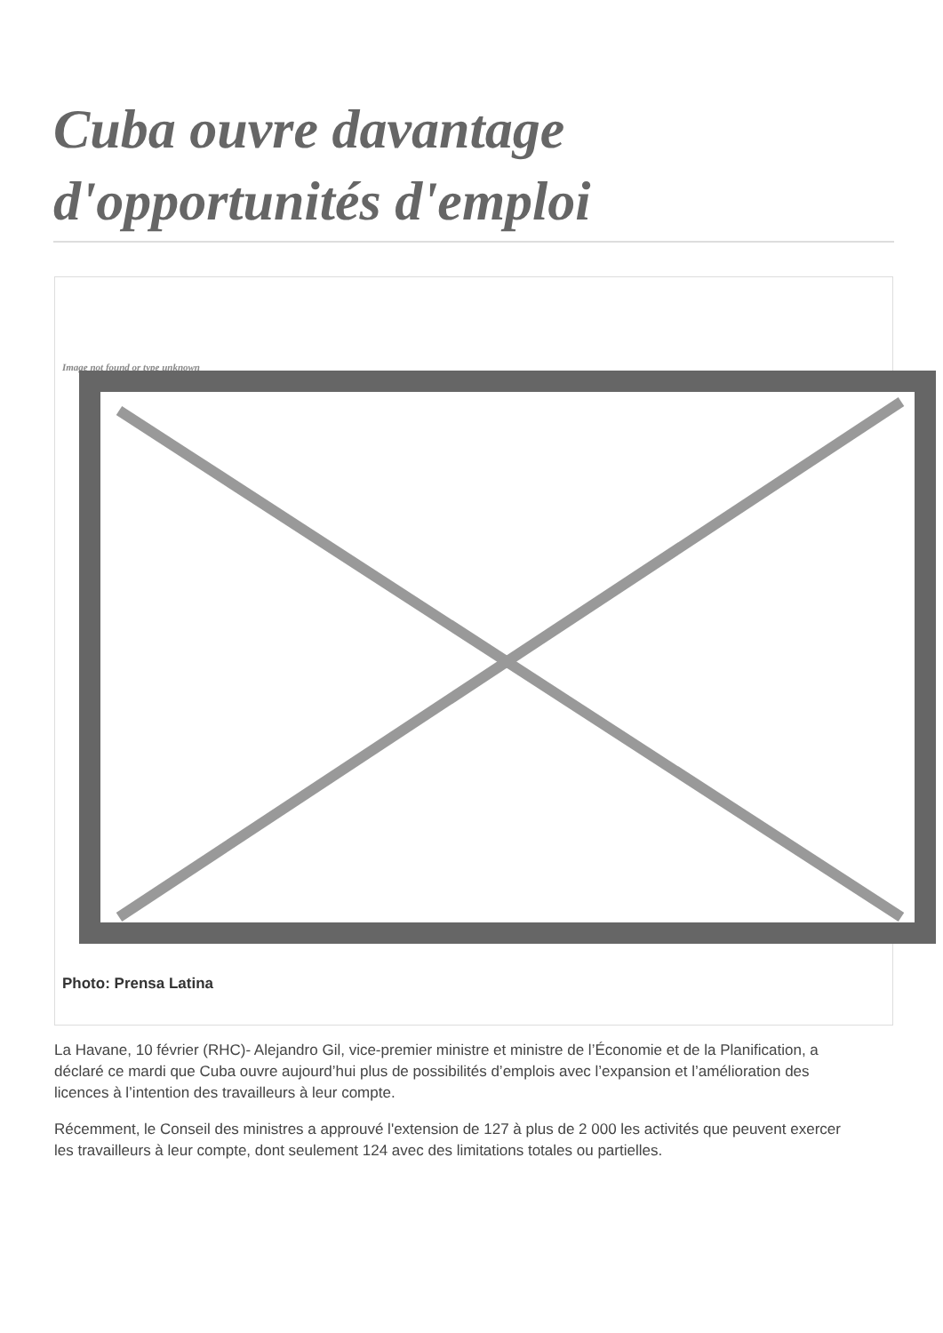Cuba ouvre davantage d'opportunités d'emploi
Image not found or type unknown
Photo: Prensa Latina
La Havane, 10 février (RHC)- Alejandro Gil, vice-premier ministre et ministre de l’Économie et de la Planification, a déclaré ce mardi que Cuba ouvre aujourd’hui plus de possibilités d’emplois avec l’expansion et l’amélioration des licences à l’intention des travailleurs à leur compte.
Récemment, le Conseil des ministres a approuvé l'extension de 127 à plus de 2 000 les activités que peuvent exercer les travailleurs à leur compte, dont seulement 124 avec des limitations totales ou partielles.